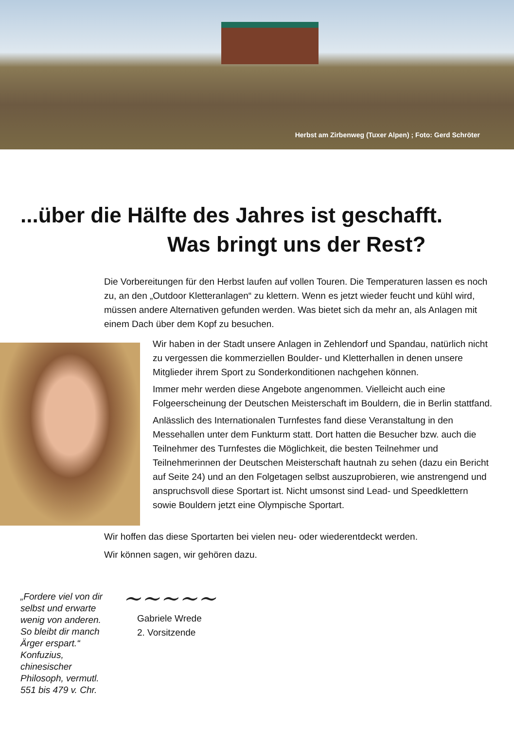Herbst am Zirbenweg (Tuxer Alpen) ; Foto: Gerd Schröter
...über die Hälfte des Jahres ist geschafft.
Was bringt uns der Rest?
Die Vorbereitungen für den Herbst laufen auf vollen Touren. Die Temperaturen lassen es noch zu, an den „Outdoor Kletteranlagen“ zu klettern. Wenn es jetzt wieder feucht und kühl wird, müssen andere Alternativen gefunden werden. Was bietet sich da mehr an, als Anlagen mit einem Dach über dem Kopf zu besuchen.
Wir haben in der Stadt unsere Anlagen in Zehlendorf und Spandau, natürlich nicht zu vergessen die kommerziellen Boulder- und Kletterhallen in denen unsere Mitglieder ihrem Sport zu Sonderkonditionen nachgehen können.
Immer mehr werden diese Angebote angenommen. Vielleicht auch eine Folgeerscheinung der Deutschen Meisterschaft im Bouldern, die in Berlin stattfand.
Anlässlich des Internationalen Turnfestes fand diese Veranstaltung in den Messehallen unter dem Funkturm statt. Dort hatten die Besucher bzw. auch die Teilnehmer des Turnfestes die Möglichkeit, die besten Teilnehmer und Teilnehmerinnen der Deutschen Meisterschaft hautnah zu sehen (dazu ein Bericht auf Seite 24) und an den Folgetagen selbst auszuprobieren, wie anstrengend und anspruchsvoll diese Sportart ist. Nicht umsonst sind Lead- und Speedklettern sowie Bouldern jetzt eine Olympische Sportart.
Wir hoffen das diese Sportarten bei vielen neu- oder wiederentdeckt werden.
Wir können sagen, wir gehören dazu.
„Fordere viel von dir selbst und erwarte wenig von anderen. So bleibt dir manch Ärger erspart.“
Konfuzius, chinesischer Philosoph, vermutl. 551 bis 479 v. Chr.
~~~~~
Gabriele Wrede
2. Vorsitzende